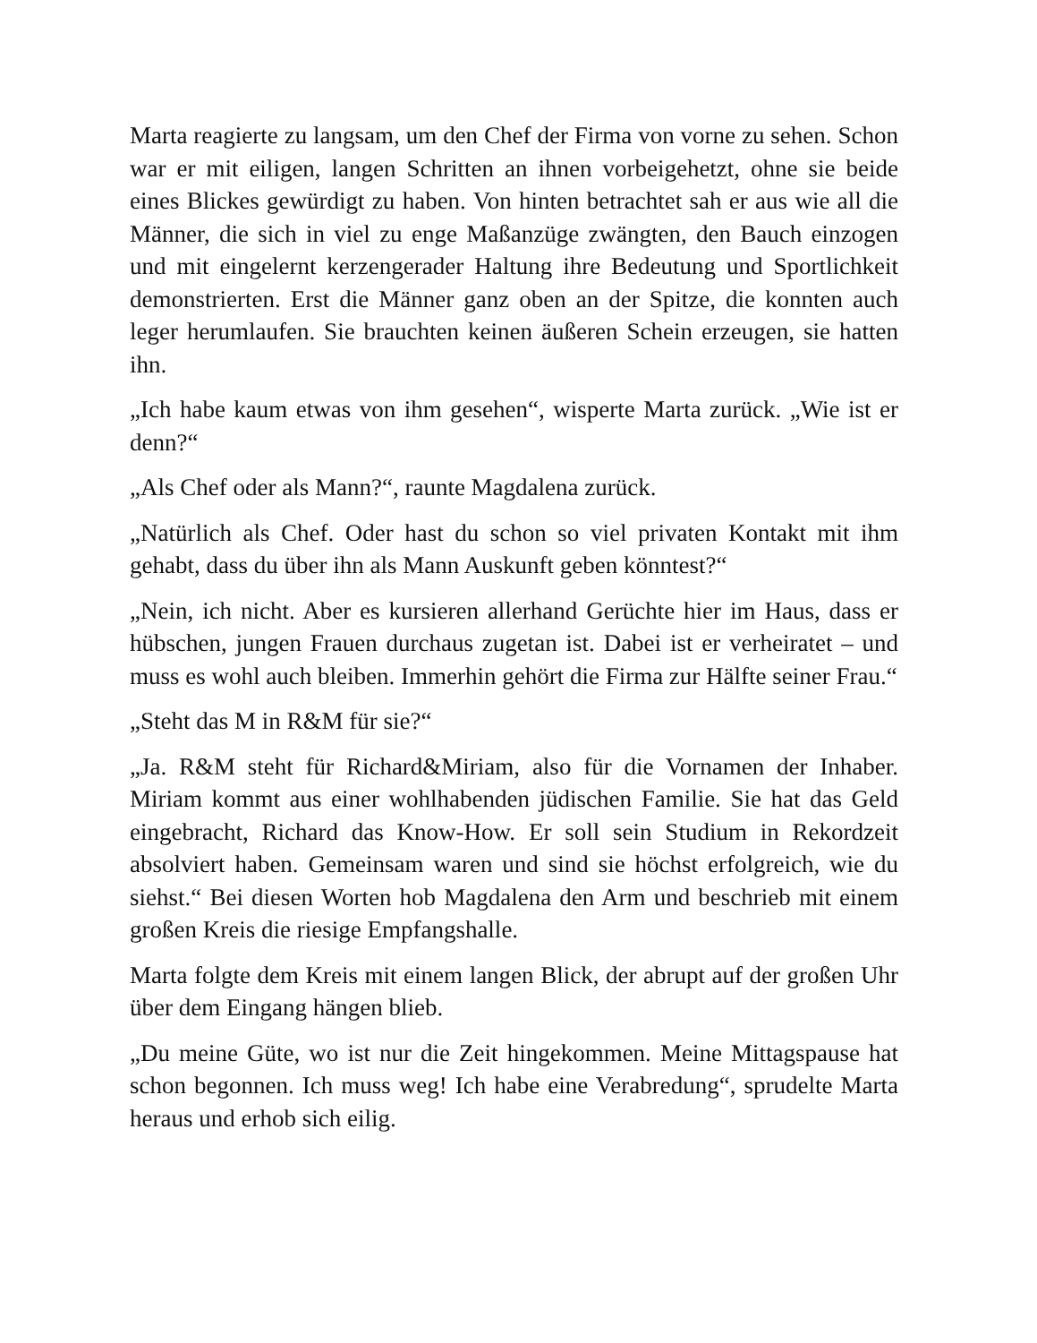Marta reagierte zu langsam, um den Chef der Firma von vorne zu sehen. Schon war er mit eiligen, langen Schritten an ihnen vorbeigehetzt, ohne sie beide eines Blickes gewürdigt zu haben. Von hinten betrachtet sah er aus wie all die Männer, die sich in viel zu enge Maßanzüge zwängten, den Bauch einzogen und mit eingelernt kerzengerader Haltung ihre Bedeutung und Sportlichkeit demonstrierten. Erst die Männer ganz oben an der Spitze, die konnten auch leger herumlaufen. Sie brauchten keinen äußeren Schein erzeugen, sie hatten ihn.
„Ich habe kaum etwas von ihm gesehen“, wisperte Marta zurück. „Wie ist er denn?“
„Als Chef oder als Mann?“, raunte Magdalena zurück.
„Natürlich als Chef. Oder hast du schon so viel privaten Kontakt mit ihm gehabt, dass du über ihn als Mann Auskunft geben könntest?“
„Nein, ich nicht. Aber es kursieren allerhand Gerüchte hier im Haus, dass er hübschen, jungen Frauen durchaus zugetan ist. Dabei ist er verheiratet – und muss es wohl auch bleiben. Immerhin gehört die Firma zur Hälfte seiner Frau.“
„Steht das M in R&M für sie?“
„Ja. R&M steht für Richard&Miriam, also für die Vornamen der Inhaber. Miriam kommt aus einer wohlhabenden jüdischen Familie. Sie hat das Geld eingebracht, Richard das Know-How. Er soll sein Studium in Rekordzeit absolviert haben. Gemeinsam waren und sind sie höchst erfolgreich, wie du siehst.“ Bei diesen Worten hob Magdalena den Arm und beschrieb mit einem großen Kreis die riesige Empfangshalle.
Marta folgte dem Kreis mit einem langen Blick, der abrupt auf der großen Uhr über dem Eingang hängen blieb.
„Du meine Güte, wo ist nur die Zeit hingekommen. Meine Mittagspause hat schon begonnen. Ich muss weg! Ich habe eine Verabredung“, sprudelte Marta heraus und erhob sich eilig.